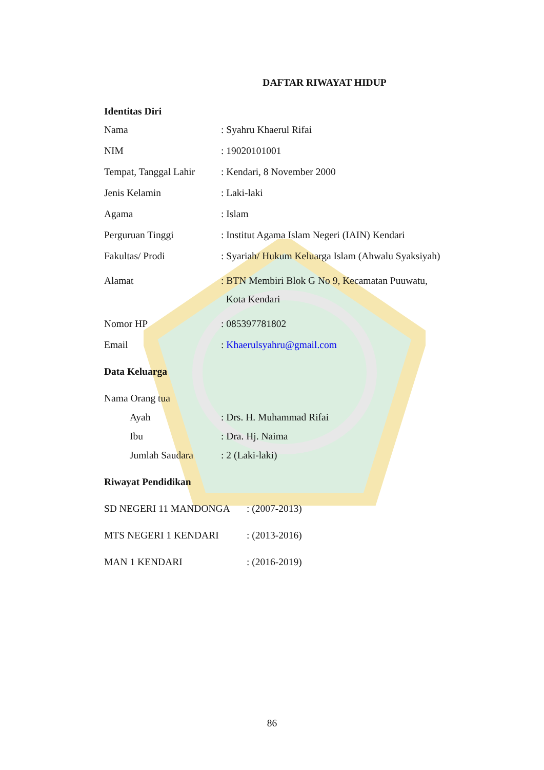DAFTAR RIWAYAT HIDUP
Identitas Diri
Nama : Syahru Khaerul Rifai
NIM : 19020101001
Tempat, Tanggal Lahir
: Kendari, 8 November 2000
Jenis Kelamin : Laki-laki
Agama : Islam
Perguruan Tinggi : Institut Agama Islam Negeri (IAIN) Kendari
Fakultas/ Prodi : Syariah/ Hukum Keluarga Islam (Ahwalu Syaksiyah)
Alamat : BTN Membiri Blok G No 9, Kecamatan Puuwatu,
Kota Kendari
Nomor HP : 085397781802
Email : Khaerulsyahru@gmail.com
Data Keluarga
Nama Orang tua
Ayah : Drs. H. Muhammad Rifai
Ibu : Dra. Hj. Naima
Jumlah Saudara : 2 (Laki-laki)
Riwayat Pendidikan
SD NEGERI 11 MANDONGA : (2007-2013)
MTS NEGERI 1 KENDARI : (2013-2016)
MAN 1 KENDARI : (2016-2019)
86